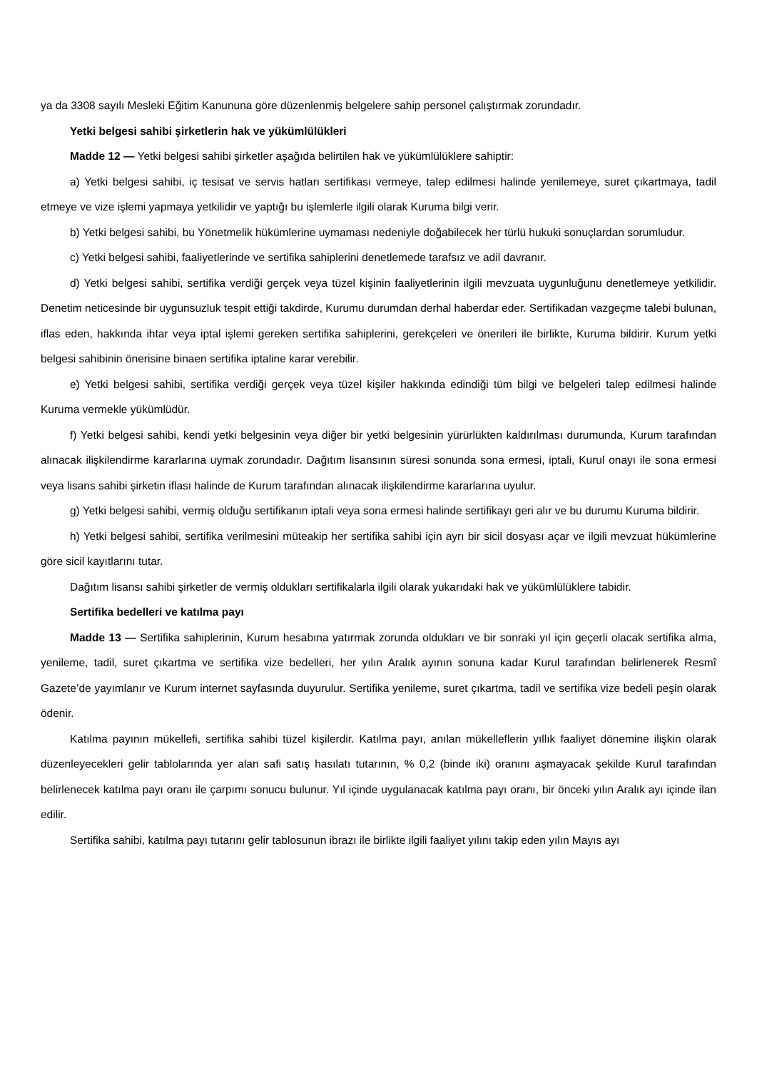ya da 3308 sayılı Mesleki Eğitim Kanununa göre düzenlenmiş belgelere sahip personel çalıştırmak zorundadır.
Yetki belgesi sahibi şirketlerin hak ve yükümlülükleri
Madde 12 — Yetki belgesi sahibi şirketler aşağıda belirtilen hak ve yükümlülüklere sahiptir:
a) Yetki belgesi sahibi, iç tesisat ve servis hatları sertifikası vermeye, talep edilmesi halinde yenilemeye, suret çıkartmaya, tadil etmeye ve vize işlemi yapmaya yetkilidir ve yaptığı bu işlemlerle ilgili olarak Kuruma bilgi verir.
b) Yetki belgesi sahibi, bu Yönetmelik hükümlerine uymaması nedeniyle doğabilecek her türlü hukuki sonuçlardan sorumludur.
c) Yetki belgesi sahibi, faaliyetlerinde ve sertifika sahiplerini denetlemede tarafsız ve adil davranır.
d) Yetki belgesi sahibi, sertifika verdiği gerçek veya tüzel kişinin faaliyetlerinin ilgili mevzuata uygunluğunu denetlemeye yetkilidir. Denetim neticesinde bir uygunsuzluk tespit ettiği takdirde, Kurumu durumdan derhal haberdar eder. Sertifikadan vazgeçme talebi bulunan, iflas eden, hakkında ihtar veya iptal işlemi gereken sertifika sahiplerini, gerekçeleri ve önerileri ile birlikte, Kuruma bildirir. Kurum yetki belgesi sahibinin önerisine binaen sertifika iptaline karar verebilir.
e) Yetki belgesi sahibi, sertifika verdiği gerçek veya tüzel kişiler hakkında edindiği tüm bilgi ve belgeleri talep edilmesi halinde Kuruma vermekle yükümlüdür.
f) Yetki belgesi sahibi, kendi yetki belgesinin veya diğer bir yetki belgesinin yürürlükten kaldırılması durumunda, Kurum tarafından alınacak ilişkilendirme kararlarına uymak zorundadır. Dağıtım lisansının süresi sonunda sona ermesi, iptali, Kurul onayı ile sona ermesi veya lisans sahibi şirketin iflası halinde de Kurum tarafından alınacak ilişkilendirme kararlarına uyulur.
g) Yetki belgesi sahibi, vermiş olduğu sertifikanın iptali veya sona ermesi halinde sertifikayı geri alır ve bu durumu Kuruma bildirir.
h) Yetki belgesi sahibi, sertifika verilmesini müteakip her sertifika sahibi için ayrı bir sicil dosyası açar ve ilgili mevzuat hükümlerine göre sicil kayıtlarını tutar.
Dağıtım lisansı sahibi şirketler de vermiş oldukları sertifikalarla ilgili olarak yukarıdaki hak ve yükümlülüklere tabidir.
Sertifika bedelleri ve katılma payı
Madde 13 — Sertifika sahiplerinin, Kurum hesabına yatırmak zorunda oldukları ve bir sonraki yıl için geçerli olacak sertifika alma, yenileme, tadil, suret çıkartma ve sertifika vize bedelleri, her yılın Aralık ayının sonuna kadar Kurul tarafından belirlenerek Resmî Gazete’de yayımlanır ve Kurum internet sayfasında duyurulur. Sertifika yenileme, suret çıkartma, tadil ve sertifika vize bedeli peşin olarak ödenir.
Katılma payının mükellefi, sertifika sahibi tüzel kişilerdir. Katılma payı, anılan mükelleflerin yıllık faaliyet dönemine ilişkin olarak düzenleyecekleri gelir tablolarında yer alan safi satış hasılatı tutarının, % 0,2 (binde iki) oranını aşmayacak şekilde Kurul tarafından belirlenecek katılma payı oranı ile çarpımı sonucu bulunur. Yıl içinde uygulanacak katılma payı oranı, bir önceki yılın Aralık ayı içinde ilan edilir.
Sertifika sahibi, katılma payı tutarını gelir tablosunun ibrazı ile birlikte ilgili faaliyet yılını takip eden yılın Mayıs ayı